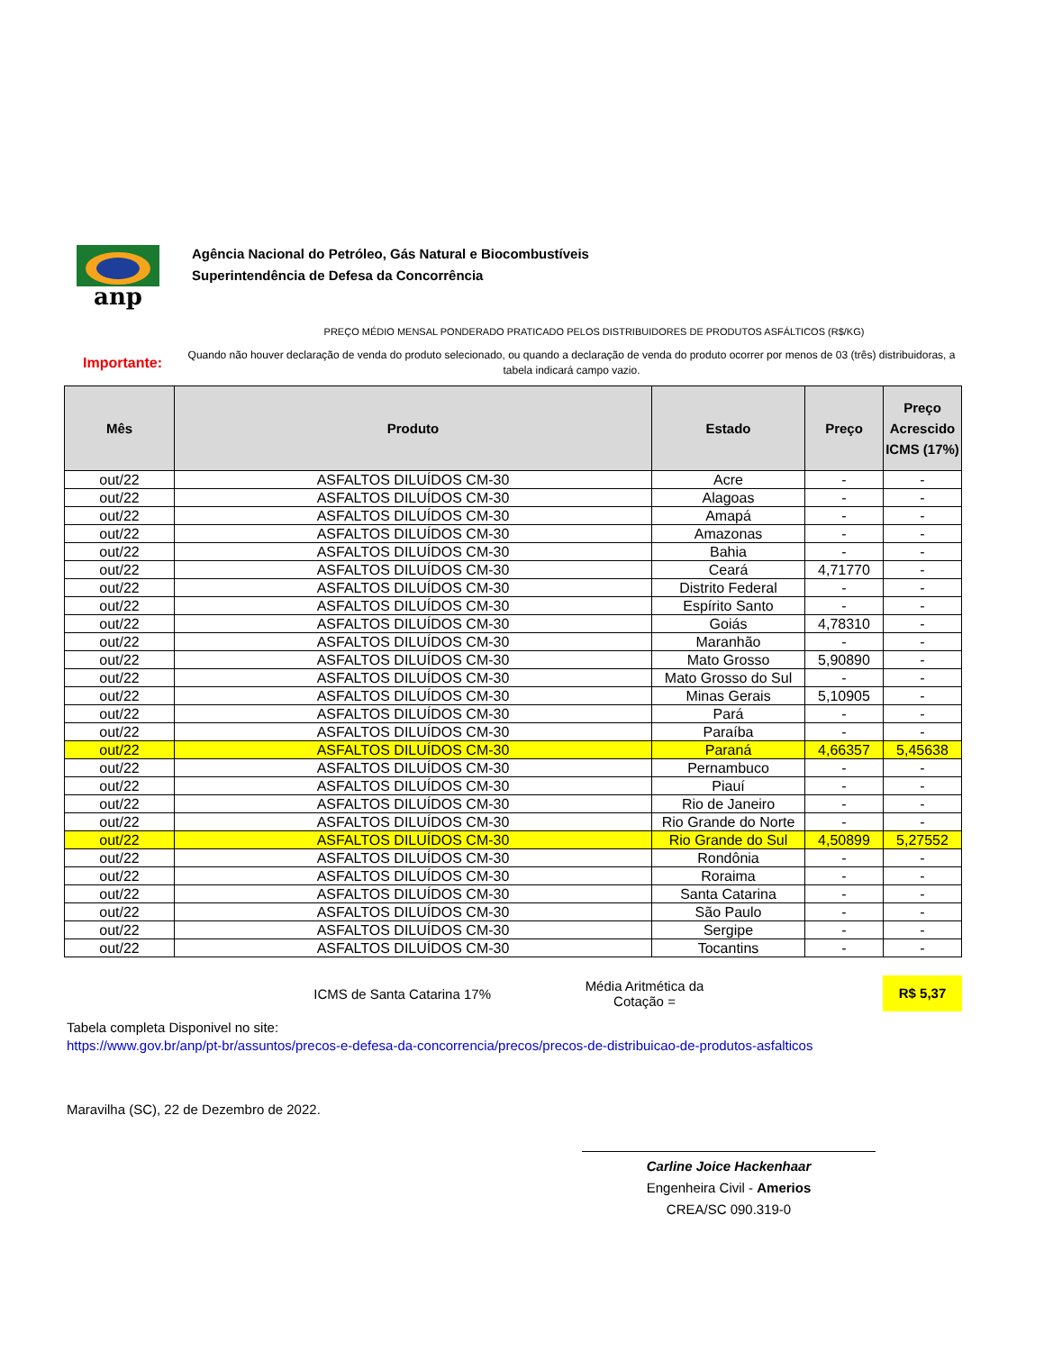anp
Agência Nacional do Petróleo, Gás Natural e Biocombustíveis
Superintendência de Defesa da Concorrência
PREÇO MÉDIO MENSAL PONDERADO PRATICADO PELOS DISTRIBUIDORES DE PRODUTOS ASFÁLTICOS (R$/KG)
Importante:
Quando não houver declaração de venda do produto selecionado, ou quando a declaração de venda do produto ocorrer por menos de 03 (três) distribuidoras, a tabela indicará campo vazio.
| Mês | Produto | Estado | Preço | Preço Acrescido ICMS (17%) |
| --- | --- | --- | --- | --- |
| out/22 | ASFALTOS DILUÍDOS CM-30 | Acre | - | - |
| out/22 | ASFALTOS DILUÍDOS CM-30 | Alagoas | - | - |
| out/22 | ASFALTOS DILUÍDOS CM-30 | Amapá | - | - |
| out/22 | ASFALTOS DILUÍDOS CM-30 | Amazonas | - | - |
| out/22 | ASFALTOS DILUÍDOS CM-30 | Bahia | - | - |
| out/22 | ASFALTOS DILUÍDOS CM-30 | Ceará | 4,71770 | - |
| out/22 | ASFALTOS DILUÍDOS CM-30 | Distrito Federal | - | - |
| out/22 | ASFALTOS DILUÍDOS CM-30 | Espírito Santo | - | - |
| out/22 | ASFALTOS DILUÍDOS CM-30 | Goiás | 4,78310 | - |
| out/22 | ASFALTOS DILUÍDOS CM-30 | Maranhão | - | - |
| out/22 | ASFALTOS DILUÍDOS CM-30 | Mato Grosso | 5,90890 | - |
| out/22 | ASFALTOS DILUÍDOS CM-30 | Mato Grosso do Sul | - | - |
| out/22 | ASFALTOS DILUÍDOS CM-30 | Minas Gerais | 5,10905 | - |
| out/22 | ASFALTOS DILUÍDOS CM-30 | Pará | - | - |
| out/22 | ASFALTOS DILUÍDOS CM-30 | Paraíba | - | - |
| out/22 | ASFALTOS DILUÍDOS CM-30 | Paraná | 4,66357 | 5,45638 |
| out/22 | ASFALTOS DILUÍDOS CM-30 | Pernambuco | - | - |
| out/22 | ASFALTOS DILUÍDOS CM-30 | Piauí | - | - |
| out/22 | ASFALTOS DILUÍDOS CM-30 | Rio de Janeiro | - | - |
| out/22 | ASFALTOS DILUÍDOS CM-30 | Rio Grande do Norte | - | - |
| out/22 | ASFALTOS DILUÍDOS CM-30 | Rio Grande do Sul | 4,50899 | 5,27552 |
| out/22 | ASFALTOS DILUÍDOS CM-30 | Rondônia | - | - |
| out/22 | ASFALTOS DILUÍDOS CM-30 | Roraima | - | - |
| out/22 | ASFALTOS DILUÍDOS CM-30 | Santa Catarina | - | - |
| out/22 | ASFALTOS DILUÍDOS CM-30 | São Paulo | - | - |
| out/22 | ASFALTOS DILUÍDOS CM-30 | Sergipe | - | - |
| out/22 | ASFALTOS DILUÍDOS CM-30 | Tocantins | - | - |
ICMS de Santa Catarina 17%
Média Aritmética da Cotação =
R$ 5,37
Tabela completa Disponivel no site:
https://www.gov.br/anp/pt-br/assuntos/precos-e-defesa-da-concorrencia/precos/precos-de-distribuicao-de-produtos-asfalticos
Maravilha (SC), 22 de Dezembro de 2022.
Carline Joice Hackenhaar
Engenheira Civil - Amerios
CREA/SC 090.319-0